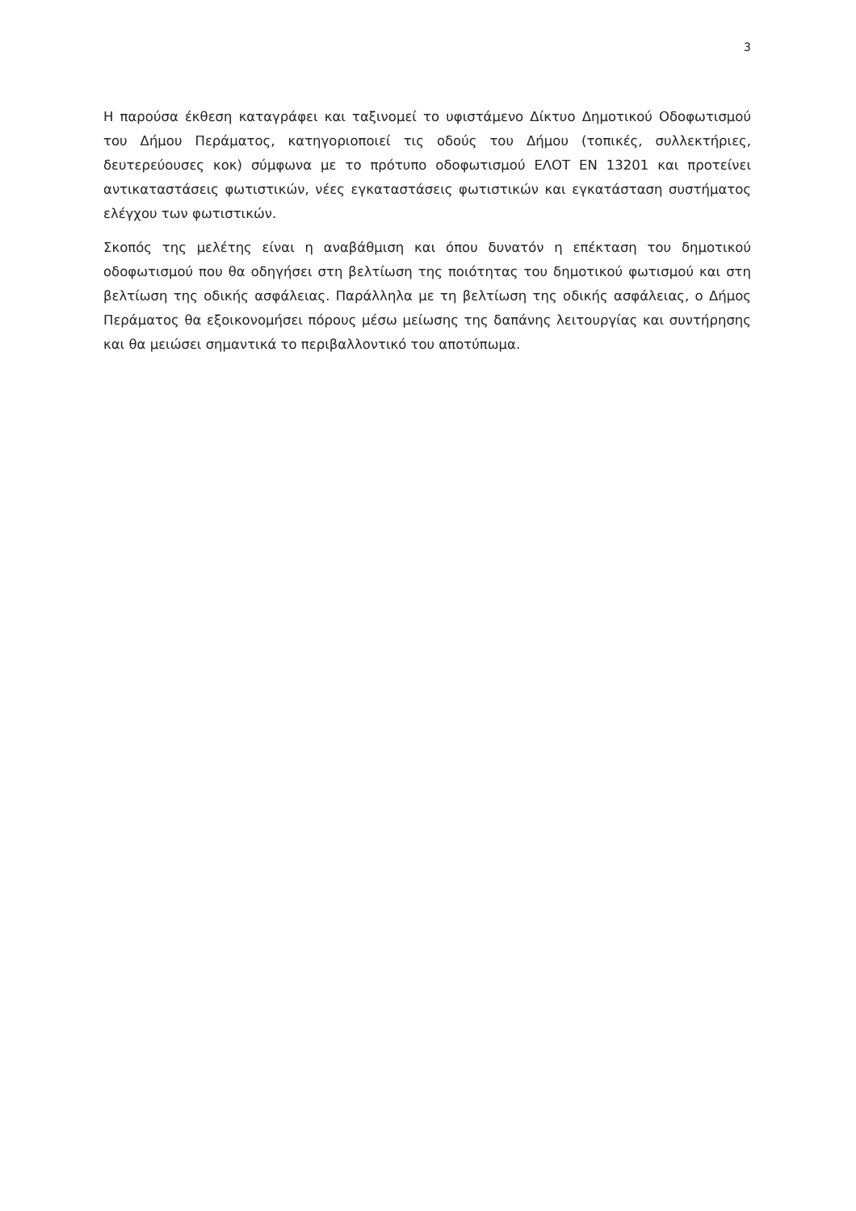3
Η παρούσα έκθεση καταγράφει και ταξινομεί το υφιστάμενο Δίκτυο Δημοτικού Οδοφωτισμού του Δήμου Περάματος, κατηγοριοποιεί τις οδούς του Δήμου (τοπικές, συλλεκτήριες, δευτερεύουσες κοκ) σύμφωνα με το πρότυπο οδοφωτισμού ΕΛΟΤ ΕΝ 13201 και προτείνει αντικαταστάσεις φωτιστικών, νέες εγκαταστάσεις φωτιστικών και εγκατάσταση συστήματος ελέγχου των φωτιστικών.
Σκοπός της μελέτης είναι η αναβάθμιση και όπου δυνατόν η επέκταση του δημοτικού οδοφωτισμού που θα οδηγήσει στη βελτίωση της ποιότητας του δημοτικού φωτισμού και στη βελτίωση της οδικής ασφάλειας. Παράλληλα με τη βελτίωση της οδικής ασφάλειας, ο Δήμος Περάματος θα εξοικονομήσει πόρους μέσω μείωσης της δαπάνης λειτουργίας και συντήρησης και θα μειώσει σημαντικά το περιβαλλοντικό του αποτύπωμα.